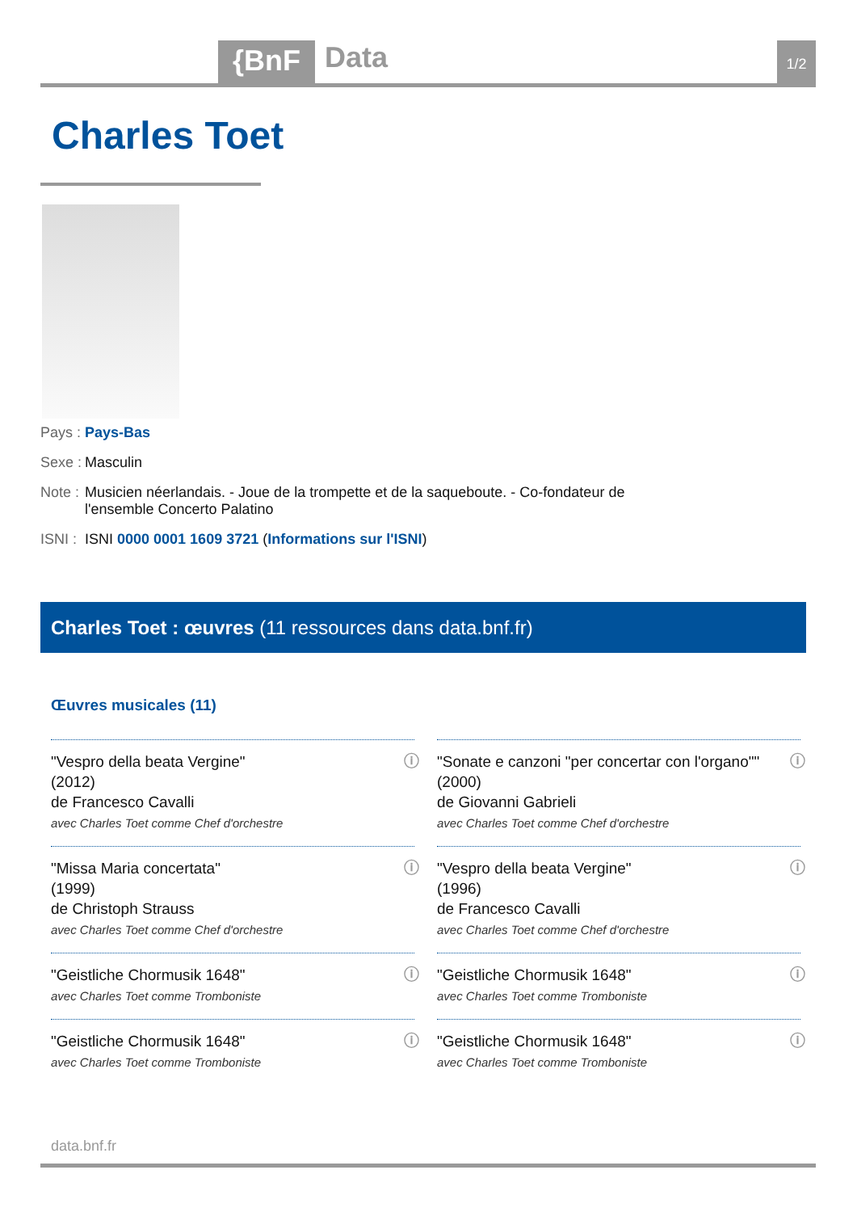{BnF Data 1/2
Charles Toet
Pays : Pays-Bas
Sexe : Masculin
Note : Musicien néerlandais. - Joue de la trompette et de la saqueboute. - Co-fondateur de l'ensemble Concerto Palatino
ISNI : ISNI 0000 0001 1609 3721 (Informations sur l'ISNI)
Charles Toet : œuvres (11 ressources dans data.bnf.fr)
Œuvres musicales (11)
ⓘ "Vespro della beata Vergine"
(2012)
de Francesco Cavalli
avec Charles Toet comme Chef d'orchestre
ⓘ "Sonate e canzoni "per concertar con l'organo""
(2000)
de Giovanni Gabrieli
avec Charles Toet comme Chef d'orchestre
ⓘ "Missa Maria concertata"
(1999)
de Christoph Strauss
avec Charles Toet comme Chef d'orchestre
ⓘ "Vespro della beata Vergine"
(1996)
de Francesco Cavalli
avec Charles Toet comme Chef d'orchestre
ⓘ "Geistliche Chormusik 1648"
avec Charles Toet comme Tromboniste
ⓘ "Geistliche Chormusik 1648"
avec Charles Toet comme Tromboniste
ⓘ "Geistliche Chormusik 1648"
avec Charles Toet comme Tromboniste
ⓘ "Geistliche Chormusik 1648"
avec Charles Toet comme Tromboniste
data.bnf.fr